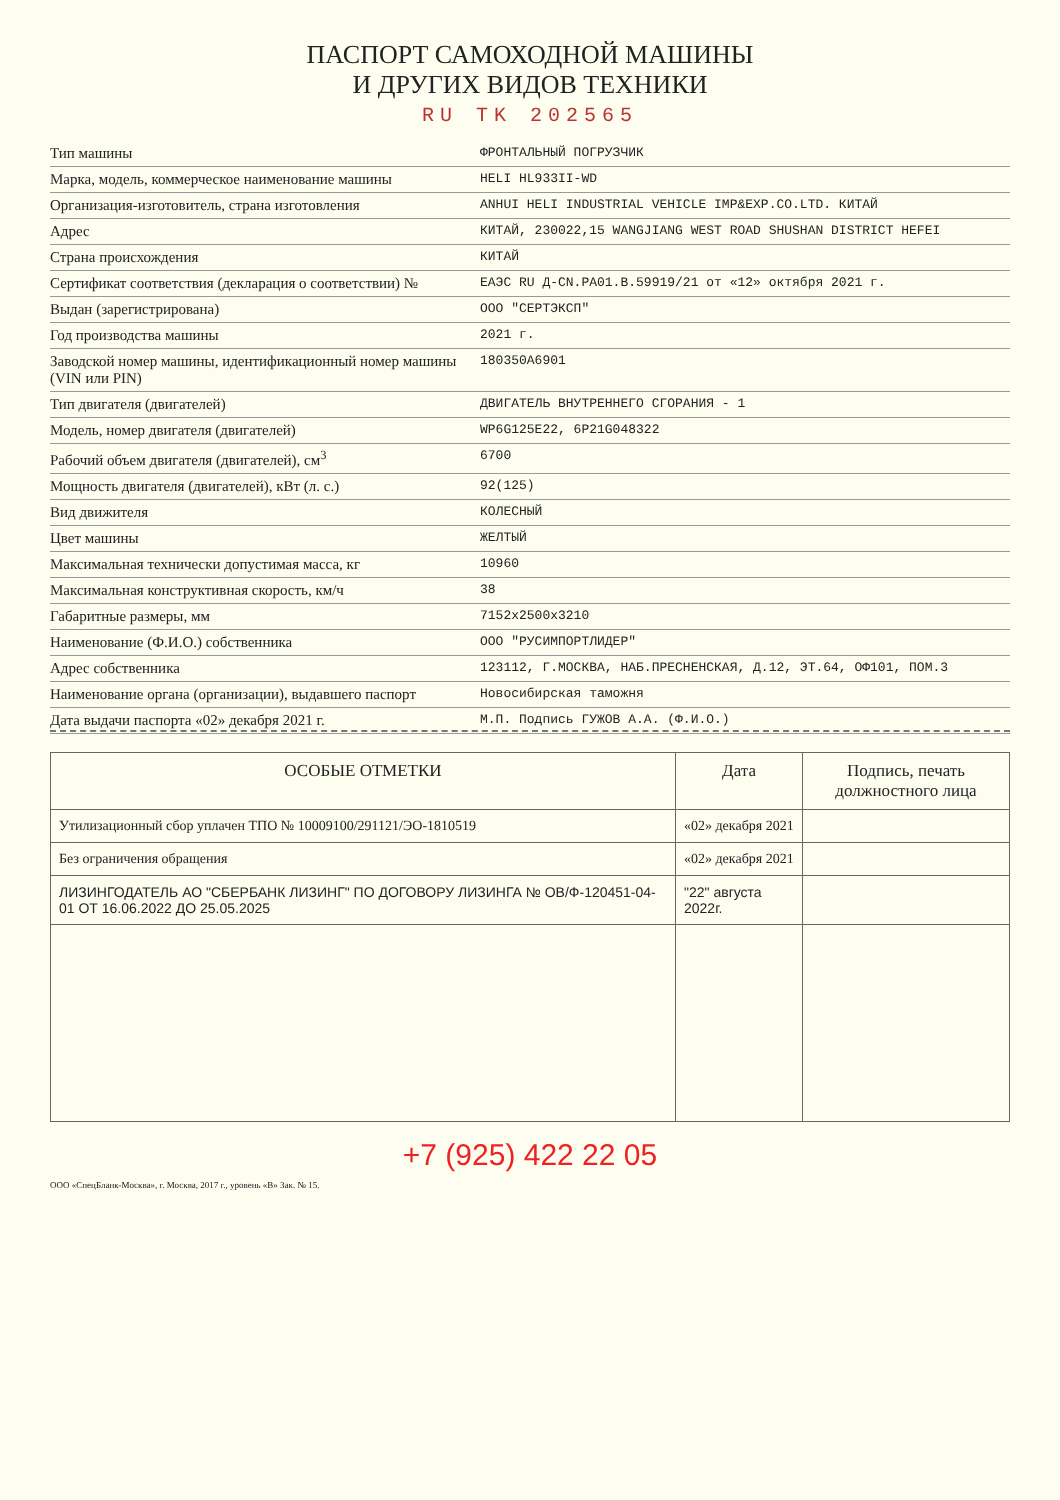ПАСПОРТ САМОХОДНОЙ МАШИНЫ
И ДРУГИХ ВИДОВ ТЕХНИКИ
RU TK 202565
Тип машины
ФРОНТАЛЬНЫЙ ПОГРУЗЧИК
Марка, модель, коммерческое наименование машины
HELI HL933II-WD
Организация-изготовитель, страна изготовления
ANHUI HELI INDUSTRIAL VEHICLE IMP&EXP.CO.LTD. КИТАЙ
Адрес
КИТАЙ, 230022,15 WANGJIANG WEST ROAD SHUSHAN DISTRICT HEFEI
Страна происхождения
КИТАЙ
Сертификат соответствия (декларация о соответствии) №
ЕАЭС RU Д-CN.PA01.B.59919/21 от «12» октября 2021 г.
Выдан (зарегистрирована)
ООО "СЕРТЭКСП"
Год производства машины
2021 г.
Заводской номер машины, идентификационный номер машины (VIN или PIN)
180350A6901
Тип двигателя (двигателей)
ДВИГАТЕЛЬ ВНУТРЕННЕГО СГОРАНИЯ - 1
Модель, номер двигателя (двигателей)
WP6G125E22, 6P21G048322
Рабочий объем двигателя (двигателей), см<sup>3</sup>
6700
Мощность двигателя (двигателей), кВт (л. с.)
92(125)
Вид движителя
КОЛЕСНЫЙ
Цвет машины
ЖЕЛТЫЙ
Максимальная технически допустимая масса, кг
10960
Максимальная конструктивная скорость, км/ч
38
Габаритные размеры, мм
7152x2500x3210
Наименование (Ф.И.О.) собственника
ООО "РУСИМПОРТЛИДЕР"
Адрес собственника
123112, Г.МОСКВА, НАБ.ПРЕСНЕНСКАЯ, Д.12, ЭТ.64, ОФ101, ПОМ.3
Наименование органа (организации), выдавшего паспорт
Новосибирская таможня
Дата выдачи паспорта «02» декабря 2021 г.
М.П. Подпись ГУЖОВ А.А. (Ф.И.О.)
| ОСОБЫЕ ОТМЕТКИ | Дата | Подпись, печать должностного лица |
| --- | --- | --- |
| Утилизационный сбор уплачен ТПО № 10009100/291121/ЭО-1810519 | «02» декабря 2021 | |
| Без ограничения обращения | «02» декабря 2021 | |
| ЛИЗИНГОДАТЕЛЬ АО "СБЕРБАНК ЛИЗИНГ" ПО ДОГОВОРУ ЛИЗИНГА № ОВ/Ф-120451-04-01 ОТ 16.06.2022 ДО 25.05.2025 | "22" августа 2022г. | |
+7 (925) 422 22 05
ООО «СпецБланк-Москва», г. Москва, 2017 г., уровень «В» Зак. № 15.